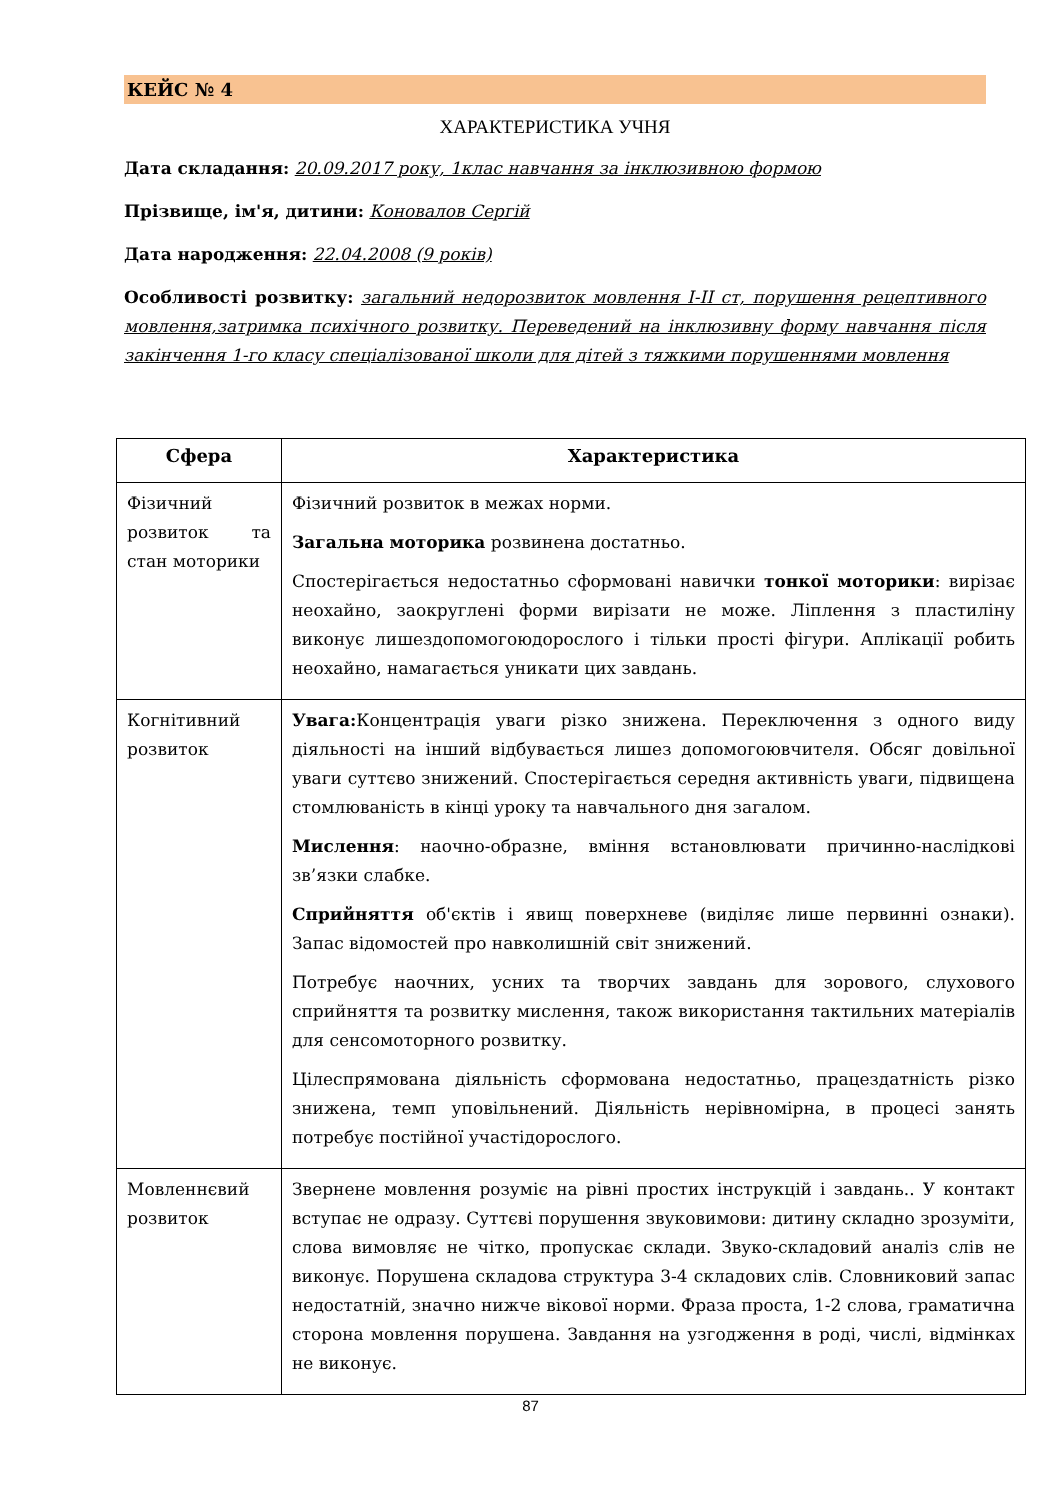КЕЙС № 4
ХАРАКТЕРИСТИКА УЧНЯ
Дата складання: 20.09.2017 року, 1клас навчання за інклюзивною формою
Прізвище, ім'я, дитини: Коновалов Сергій
Дата народження: 22.04.2008 (9 років)
Особливості розвитку: загальний недорозвиток мовлення І-ІІ ст, порушення рецептивного мовлення,затримка психічного розвитку. Переведений на інклюзивну форму навчання після закінчення 1-го класу спеціалізованої школи для дітей з тяжкими порушеннями мовлення
| Сфера | Характеристика |
| --- | --- |
| Фізичний розвиток та стан моторики | Фізичний розвиток в межах норми. Загальна моторика розвинена достатньо. Спостерігається недостатньо сформовані навички тонкої моторики : вирізає неохайно, заокруглені форми вирізати не може. Ліплення з пластиліну виконує лишездопомогоюдорослого і тільки прості фігури. Аплікації робить неохайно, намагається уникати цих завдань. |
| Когнітивний розвиток | Увага: Концентрація уваги різко знижена. Переключення з одного виду діяльності на інший відбувається лишез допомогоювчителя. Обсяг довільної уваги суттєво знижений. Спостерігається середня активність уваги, підвищена стомлюваність в кінці уроку та навчального дня загалом. Мислення : наочно-образне, вміння встановлювати причинно-наслідкові зв’язки слабке. Сприйняття об'єктів і явищ поверхневе (виділяє лише первинні ознаки). Запас відомостей про навколишній світ знижений. Потребує наочних, усних та творчих завдань для зорового, слухового сприйняття та розвитку мислення, також використання тактильних матеріалів для сенсомоторного розвитку. Цілеспрямована діяльність сформована недостатньо, працездатність різко знижена, темп уповільнений. Діяльність нерівномірна, в процесі занять потребує постійної участідорослого. |
| Мовленнєвий розвиток | Звернене мовлення розуміє на рівні простих інструкцій і завдань.. У контакт вступає не одразу. Суттєві порушення звуковимови: дитину складно зрозуміти, слова вимовляє не чітко, пропускає склади. Звуко-складовий аналіз слів не виконує. Порушена складова структура 3-4 складових слів. Словниковий запас недостатній, значно нижче вікової норми. Фраза проста, 1-2 слова, граматична сторона мовлення порушена. Завдання на узгодження в роді, числі, відмінках не виконує. |
87